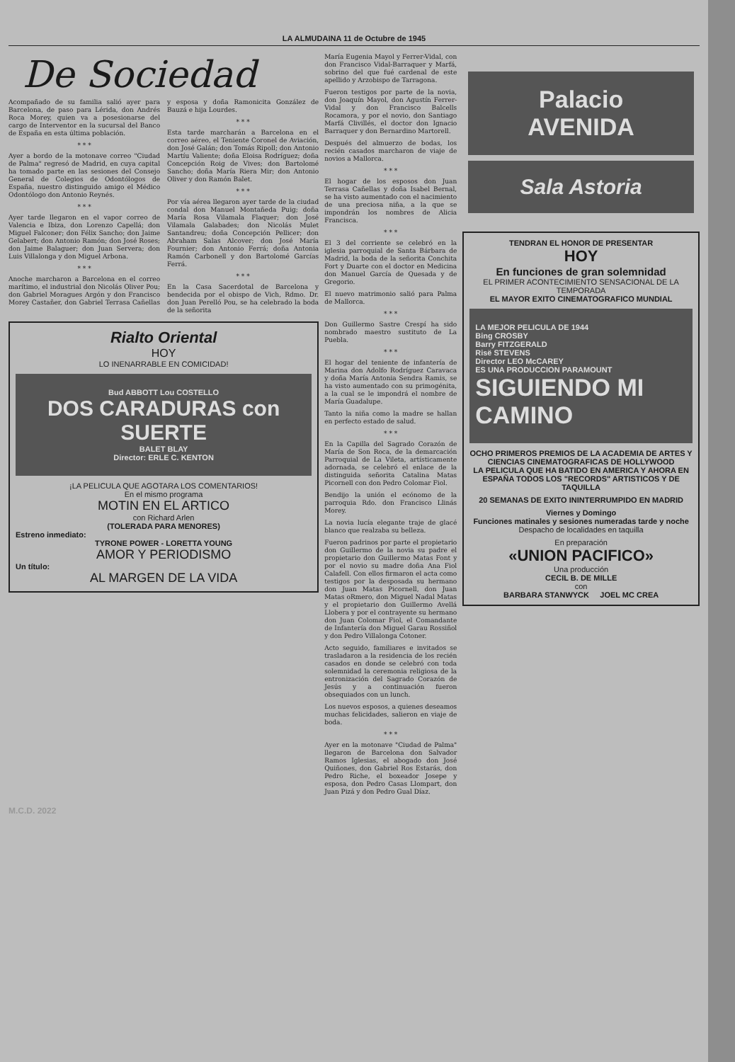LA ALMUDAINA 11 de Octubre de 1945
De Sociedad
Acompañado de su familia salió ayer para Barcelona, de paso para Lérida, don Andrés Roca Morey, quien va a posesionarse del cargo de Interventor en la sucursal del Banco de España en esta última población.
* * *
Ayer a bordo de la motonave correo "Ciudad de Palma" regresó de Madrid, en cuya capital ha tomado parte en las sesiones del Consejo General de Colegios de Odontólogos de España, nuestro distinguido amigo el Médico Odontólogo don Antonio Reynés.
* * *
Ayer tarde llegaron en el vapor correo de Valencia e Ibiza, don Lorenzo Capellá; don Miguel Falconer; don Félix Sancho; don Jaime Gelabert; don Antonio Ramón; don José Roses; don Jaime Balaguer; don Juan Servera; don Luis Villalonga y don Miguel Arbona.
* * *
Anoche marcharon a Barcelona en el correo marítimo, el industrial don Nicolás Oliver Pou; don Gabriel Moragues Argón y don Francisco Morey Castañer, don Gabriel Terrasa Cañellas y esposa y doña Ramonicita González de Bauzá e hija Lourdes.
* * *
Esta tarde marcharán a Barcelona en el correo aéreo, el Teniente Coronel de Aviación, don José Galán; don Tomás Ripoll; don Antonio Martíu Valiente; doña Eloisa Rodríguez; doña Concepción Roig de Vives; don Bartolomé Sancho; doña María Riera Mir; don Antonio Oliver y don Ramón Balet.
* * *
Por vía aérea llegaron ayer tarde de la ciudad condal don Manuel Montañeda Puig; doña María Rosa Vilamala Flaquer; don José Vilamala Galabades; don Nicolás Mulet Santandreu; doña Concepción Pellicer; don Abraham Salas Alcover; don José María Fournier; don Antonio Ferrá; doña Antonia Ramón Carbonell y don Bartolomé Garcías Ferrá.
* * *
En la Casa Sacerdotal de Barcelona y bendecida por el obispo de Vich, Rdmo. Dr. don Juan Perelló Pou, se ha celebrado la boda de la señorita
Rialto Oriental
HOY
LO INENARRABLE EN COMICIDAD!
Bud ABBOTT Lou COSTELLO
DOS CARADURAS con SUERTE
BALET BLAY
Director: ERLE C. KENTON
¡LA PELICULA QUE AGOTARA LOS COMENTARIOS!
En el mismo programa
MOTIN EN EL ARTICO
con Richard Arlen
(TOLERADA PARA MENORES)
Estreno inmediato:
TYRONE POWER - LORETTA YOUNG
AMOR Y PERIODISMO
Un título:
AL MARGEN DE LA VIDA
María Eugenia Mayol y Ferrer-Vidal, con don Francisco Vidal-Barraquer y Marfá, sobrino del que fué cardenal de este apellido y Arzobispo de Tarragona.
Fueron testigos por parte de la novia, don Joaquín Mayol, don Agustín Ferrer-Vidal y don Francisco Balcells Rocamora, y por el novio, don Santiago Marfá Clivillés, el doctor don Ignacio Barraquer y don Bernardino Martorell.
Después del almuerzo de bodas, los recién casados marcharon de viaje de novios a Mallorca.
* * *
El hogar de los esposos don Juan Terrasa Cañellas y doña Isabel Bernal, se ha visto aumentado con el nacimiento de una preciosa niña, a la que se impondrán los nombres de Alicia Francisca.
* * *
El 3 del corriente se celebró en la iglesia parroquial de Santa Bárbara de Madrid, la boda de la señorita Conchita Fort y Duarte con el doctor en Medicina don Manuel García de Quesada y de Gregorio.
El nuevo matrimonio salió para Palma de Mallorca.
* * *
Don Guillermo Sastre Crespí ha sido nombrado maestro sustituto de La Puebla.
* * *
El hogar del teniente de infantería de Marina don Adolfo Rodríguez Caravaca y doña María Antonia Sendra Ramis, se ha visto aumentado con su primogénita, a la cual se le impondrá el nombre de María Guadalupe.
Tanto la niña como la madre se hallan en perfecto estado de salud.
* * *
En la Capilla del Sagrado Corazón de María de Son Roca, de la demarcación Parroquial de La Vileta, artísticamente adornada, se celebró el enlace de la distinguida señorita Catalina Matas Picornell con don Pedro Colomar Fiol.
Bendijo la unión el ecónomo de la parroquia Rdo. don Francisco Llinás Morey.
La novia lucía elegante traje de glacé blanco que realzaba su belleza.
Fueron padrinos por parte el propietario don Guillermo de la novia su padre el propietario don Guillermo Matas Font y por el novio su madre doña Ana Fiol Calafell. Con ellos firmaron el acta como testigos por la desposada su hermano don Juan Matas Picornell, don Juan Matas oRmero, don Miguel Nadal Matas y el propietario don Guillermo Avellá Llobera y por el contrayente su hermano don Juan Colomar Fiol, el Comandante de Infantería don Miguel Garau Rossiñol y don Pedro Villalonga Cotoner.
Acto seguido, familiares e invitados se trasladaron a la residencia de los recién casados en donde se celebró con toda solemnidad la ceremonia religiosa de la entronización del Sagrado Corazón de Jesús y a continuación fueron obsequiados con un lunch.
Los nuevos esposos, a quienes deseamos muchas felicidades, salieron en viaje de boda.
* * *
Ayer en la motonave "Ciudad de Palma" llegaron de Barcelona don Salvador Ramos Iglesias, el abogado don José Quiñones, don Gabriel Ros Estarás, don Pedro Riche, el boxeador Josepe y esposa, don Pedro Casas Llompart, don Juan Pizá y don Pedro Gual Díaz.
Palacio
AVENIDA
Sala Astoria
TENDRAN EL HONOR DE PRESENTAR
HOY
En funciones de gran solemnidad
EL PRIMER ACONTECIMIENTO SENSACIONAL DE LA TEMPORADA
EL MAYOR EXITO CINEMATOGRAFICO MUNDIAL
LA MEJOR PELICULA DE 1944
Bing CROSBY
Barry FITZGERALD
Risë STEVENS
Director LEO McCAREY
ES UNA PRODUCCION PARAMOUNT
SIGUIENDO MI CAMINO
OCHO PRIMEROS PREMIOS DE LA ACADEMIA DE ARTES Y CIENCIAS CINEMATOGRAFICAS DE HOLLYWOOD
LA PELICULA QUE HA BATIDO EN AMERICA Y AHORA EN ESPAÑA TODOS LOS "RECORDS" ARTISTICOS Y DE TAQUILLA
20 SEMANAS DE EXITO ININTERRUMPIDO EN MADRID
Viernes y Domingo
Funciones matinales y sesiones numeradas tarde y noche
Despacho de localidades en taquilla
En preparación
«UNION PACIFICO»
Una producción
CECIL B. DE MILLE
con
BARBARA STANWYCK JOEL MC CREA
M.C.D. 2022